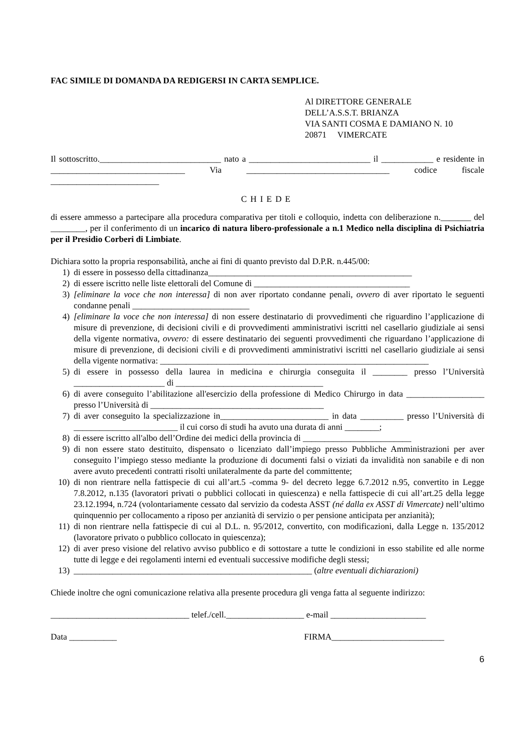FAC SIMILE DI DOMANDA DA REDIGERSI IN CARTA SEMPLICE.
Al DIRETTORE GENERALE
DELL’A.S.S.T. BRIANZA
VIA SANTI COSMA E DAMIANO N. 10
20871 VIMERCATE
Il sottoscritto.____________________________ nato a ____________________________ il ____________ e residente in _______________________________ Via _________________________________ codice fiscale _________________________
CHIEDE
di essere ammesso a partecipare alla procedura comparativa per titoli e colloquio, indetta con deliberazione n._______ del ________, per il conferimento di un incarico di natura libero-professionale a n.1 Medico nella disciplina di Psichiatria per il Presidio Corberi di Limbiate.
Dichiara sotto la propria responsabilità, anche ai fini di quanto previsto dal D.P.R. n.445/00:
1) di essere in possesso della cittadinanza_______________________________________________
2) di essere iscritto nelle liste elettorali del Comune di ____________________________________
3) [eliminare la voce che non interessa] di non aver riportato condanne penali, ovvero di aver riportato le seguenti condanne penali ___________________________
4) [eliminare la voce che non interessa] di non essere destinatario di provvedimenti che riguardino l’applicazione di misure di prevenzione, di decisioni civili e di provvedimenti amministrativi iscritti nel casellario giudiziale ai sensi della vigente normativa, ovvero: di essere destinatario dei seguenti provvedimenti che riguardano l’applicazione di misure di prevenzione, di decisioni civili e di provvedimenti amministrativi iscritti nel casellario giudiziale ai sensi della vigente normativa: ______________________________________________________________
5) di essere in possesso della laurea in medicina e chirurgia conseguita il ________ presso l’Università _____________________ di __________________________________
6) di avere conseguito l’abilitazione all'esercizio della professione di Medico Chirurgo in data __________________ presso l’Università di ________________________________________
7) di aver conseguito la specializzazione in_________________________ in data __________ presso l’Università di ________________________ il cui corso di studi ha avuto una durata di anni ________;
8) di essere iscritto all'albo dell’Ordine dei medici della provincia di _________________________
9) di non essere stato destituito, dispensato o licenziato dall’impiego presso Pubbliche Amministrazioni per aver conseguito l’impiego stesso mediante la produzione di documenti falsi o viziati da invalidità non sanabile e di non avere avuto precedenti contratti risolti unilateralmente da parte del committente;
10) di non rientrare nella fattispecie di cui all’art.5 -comma 9- del decreto legge 6.7.2012 n.95, convertito in Legge 7.8.2012, n.135 (lavoratori privati o pubblici collocati in quiescenza) e nella fattispecie di cui all’art.25 della legge 23.12.1994, n.724 (volontariamente cessato dal servizio da codesta ASST (né dalla ex ASST di Vimercate) nell’ultimo quinquennio per collocamento a riposo per anzianità di servizio o per pensione anticipata per anzianità);
11) di non rientrare nella fattispecie di cui al D.L. n. 95/2012, convertito, con modificazioni, dalla Legge n. 135/2012 (lavoratore privato o pubblico collocato in quiescenza);
12) di aver preso visione del relativo avviso pubblico e di sottostare a tutte le condizioni in esso stabilite ed alle norme tutte di legge e dei regolamenti interni ed eventuali successive modifiche degli stessi;
13) _______________________________________________________ (altre eventuali dichiarazioni)
Chiede inoltre che ogni comunicazione relativa alla presente procedura gli venga fatta al seguente indirizzo:
________________________________ telef./cell.__________________ e-mail ______________________
Data ___________ FIRMA__________________________
6